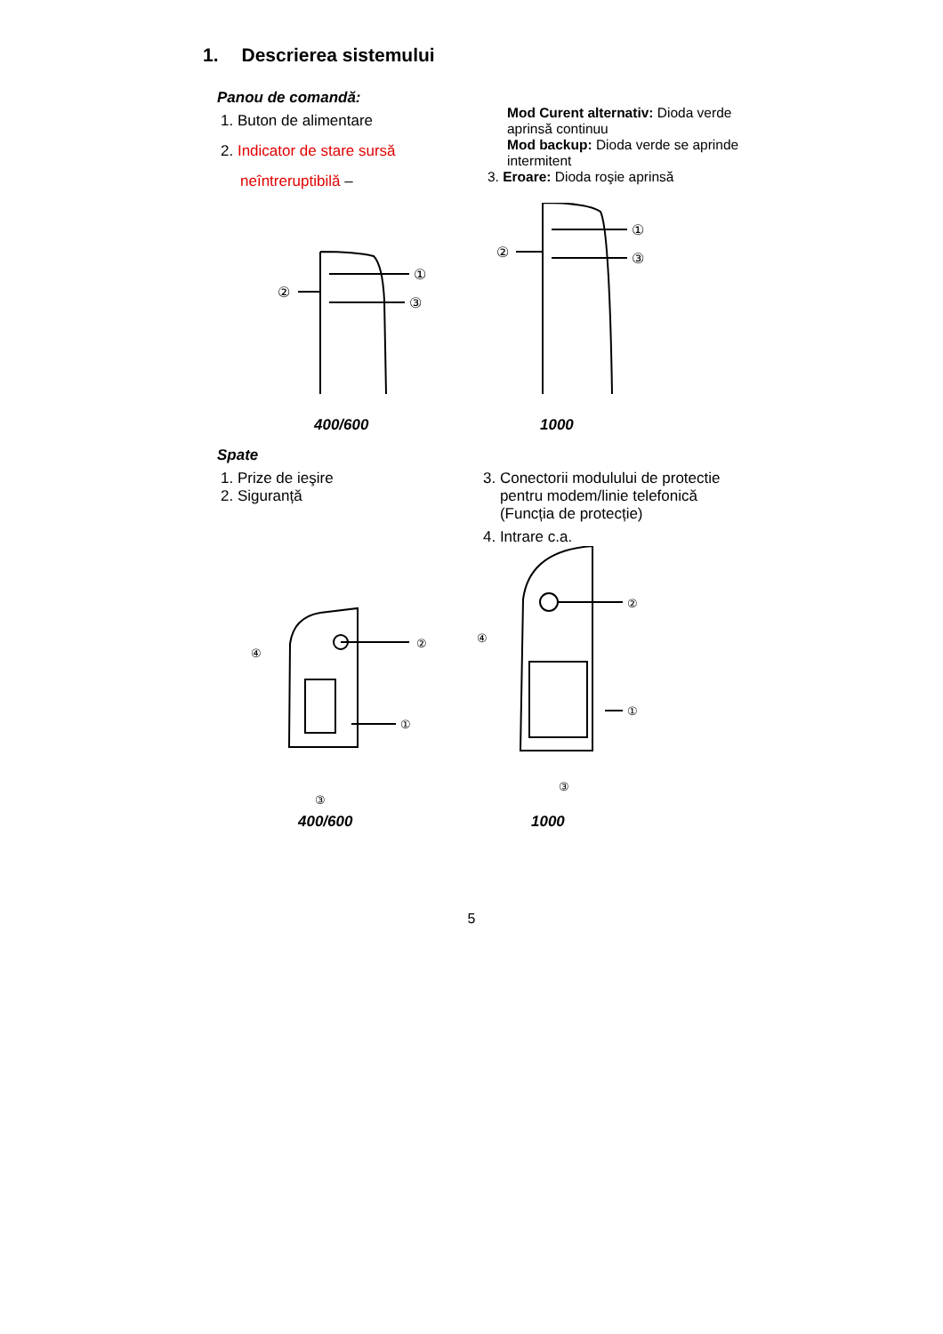1. Descrierea sistemului
Panou de comandă:
1. Buton de alimentare
2. Indicator de stare sursă
neîntreruptibilă –
Mod Curent alternativ: Dioda verde aprinsă continuu
Mod backup: Dioda verde se aprinde intermitent
3. Eroare: Dioda roşie aprinsă
①
②
③
①
②
③
400/600 1000
Spate
1. Prize de ieşire
2. Siguranță
3. Conectorii modulului de protectie
pentru modem/linie telefonică
(Funcția de protecție)
4. Intrare c.a.
④
②
①
③
④
②
①
③
400/600 1000
5